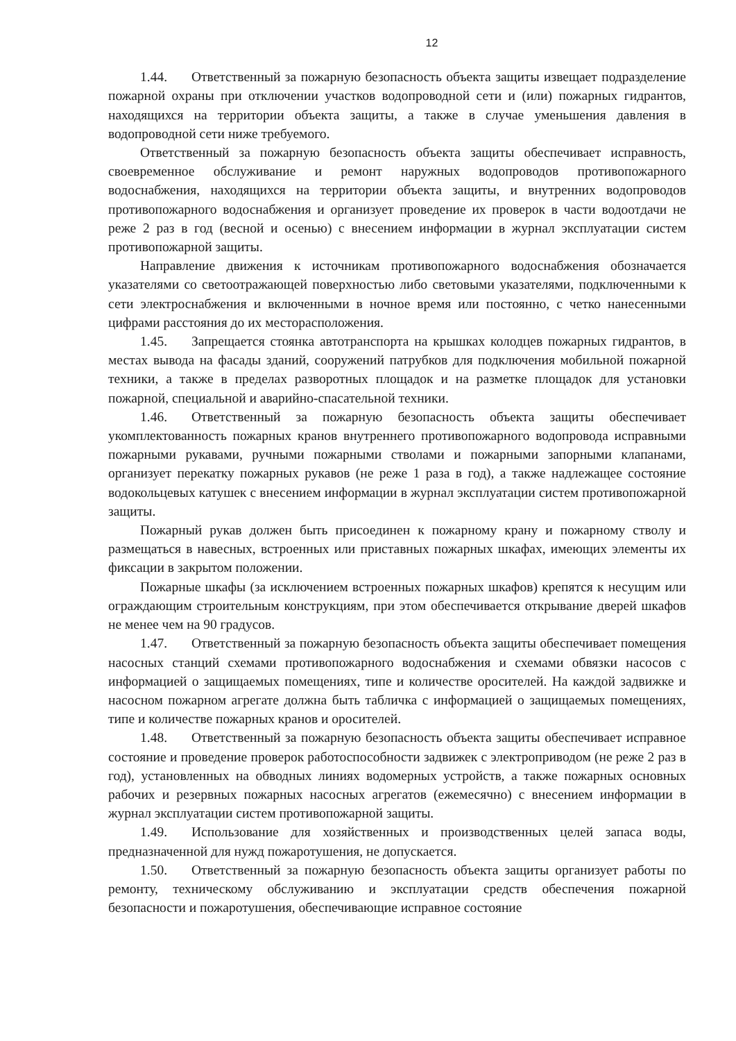12
1.44. Ответственный за пожарную безопасность объекта защиты извещает подразделение пожарной охраны при отключении участков водопроводной сети и (или) пожарных гидрантов, находящихся на территории объекта защиты, а также в случае уменьшения давления в водопроводной сети ниже требуемого.
Ответственный за пожарную безопасность объекта защиты обеспечивает исправность, своевременное обслуживание и ремонт наружных водопроводов противопожарного водоснабжения, находящихся на территории объекта защиты, и внутренних водопроводов противопожарного водоснабжения и организует проведение их проверок в части водоотдачи не реже 2 раз в год (весной и осенью) с внесением информации в журнал эксплуатации систем противопожарной защиты.
Направление движения к источникам противопожарного водоснабжения обозначается указателями со светоотражающей поверхностью либо световыми указателями, подключенными к сети электроснабжения и включенными в ночное время или постоянно, с четко нанесенными цифрами расстояния до их месторасположения.
1.45. Запрещается стоянка автотранспорта на крышках колодцев пожарных гидрантов, в местах вывода на фасады зданий, сооружений патрубков для подключения мобильной пожарной техники, а также в пределах разворотных площадок и на разметке площадок для установки пожарной, специальной и аварийно-спасательной техники.
1.46. Ответственный за пожарную безопасность объекта защиты обеспечивает укомплектованность пожарных кранов внутреннего противопожарного водопровода исправными пожарными рукавами, ручными пожарными стволами и пожарными запорными клапанами, организует перекатку пожарных рукавов (не реже 1 раза в год), а также надлежащее состояние водокольцевых катушек с внесением информации в журнал эксплуатации систем противопожарной защиты.
Пожарный рукав должен быть присоединен к пожарному крану и пожарному стволу и размещаться в навесных, встроенных или приставных пожарных шкафах, имеющих элементы их фиксации в закрытом положении.
Пожарные шкафы (за исключением встроенных пожарных шкафов) крепятся к несущим или ограждающим строительным конструкциям, при этом обеспечивается открывание дверей шкафов не менее чем на 90 градусов.
1.47. Ответственный за пожарную безопасность объекта защиты обеспечивает помещения насосных станций схемами противопожарного водоснабжения и схемами обвязки насосов с информацией о защищаемых помещениях, типе и количестве оросителей. На каждой задвижке и насосном пожарном агрегате должна быть табличка с информацией о защищаемых помещениях, типе и количестве пожарных кранов и оросителей.
1.48. Ответственный за пожарную безопасность объекта защиты обеспечивает исправное состояние и проведение проверок работоспособности задвижек с электроприводом (не реже 2 раз в год), установленных на обводных линиях водомерных устройств, а также пожарных основных рабочих и резервных пожарных насосных агрегатов (ежемесячно) с внесением информации в журнал эксплуатации систем противопожарной защиты.
1.49. Использование для хозяйственных и производственных целей запаса воды, предназначенной для нужд пожаротушения, не допускается.
1.50. Ответственный за пожарную безопасность объекта защиты организует работы по ремонту, техническому обслуживанию и эксплуатации средств обеспечения пожарной безопасности и пожаротушения, обеспечивающие исправное состояние